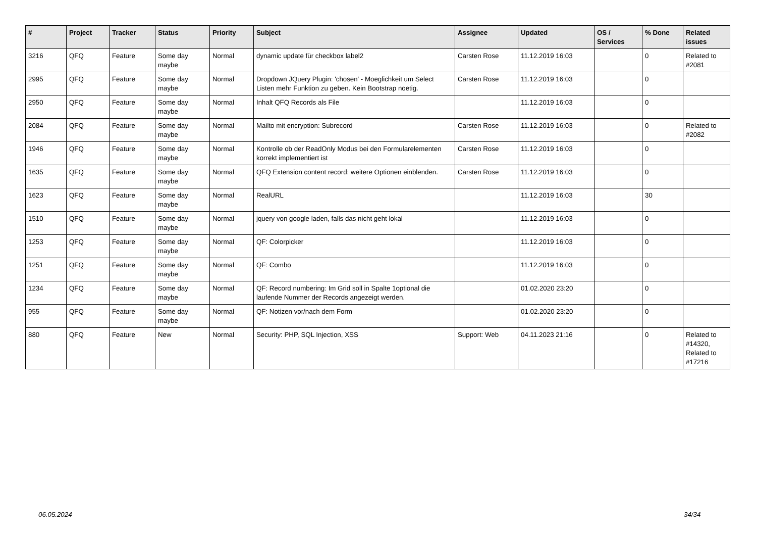| # | Project | Tracker | Status | Priority | Subject | Assignee | Updated | OS / Services | % Done | Related issues |
| --- | --- | --- | --- | --- | --- | --- | --- | --- | --- | --- |
| 3216 | QFQ | Feature | Some day maybe | Normal | dynamic update für checkbox label2 | Carsten Rose | 11.12.2019 16:03 | | 0 | Related to #2081 |
| 2995 | QFQ | Feature | Some day maybe | Normal | Dropdown JQuery Plugin: 'chosen' - Moeglichkeit um Select Listen mehr Funktion zu geben. Kein Bootstrap noetig. | Carsten Rose | 11.12.2019 16:03 | | 0 | |
| 2950 | QFQ | Feature | Some day maybe | Normal | Inhalt QFQ Records als File | | 11.12.2019 16:03 | | 0 | |
| 2084 | QFQ | Feature | Some day maybe | Normal | Mailto mit encryption: Subrecord | Carsten Rose | 11.12.2019 16:03 | | 0 | Related to #2082 |
| 1946 | QFQ | Feature | Some day maybe | Normal | Kontrolle ob der ReadOnly Modus bei den Formularelementen korrekt implementiert ist | Carsten Rose | 11.12.2019 16:03 | | 0 | |
| 1635 | QFQ | Feature | Some day maybe | Normal | QFQ Extension content record: weitere Optionen einblenden. | Carsten Rose | 11.12.2019 16:03 | | 0 | |
| 1623 | QFQ | Feature | Some day maybe | Normal | RealURL | | 11.12.2019 16:03 | | 30 | |
| 1510 | QFQ | Feature | Some day maybe | Normal | jquery von google laden, falls das nicht geht lokal | | 11.12.2019 16:03 | | 0 | |
| 1253 | QFQ | Feature | Some day maybe | Normal | QF: Colorpicker | | 11.12.2019 16:03 | | 0 | |
| 1251 | QFQ | Feature | Some day maybe | Normal | QF: Combo | | 11.12.2019 16:03 | | 0 | |
| 1234 | QFQ | Feature | Some day maybe | Normal | QF: Record numbering: Im Grid soll in Spalte 1optional die laufende Nummer der Records angezeigt werden. | | 01.02.2020 23:20 | | 0 | |
| 955 | QFQ | Feature | Some day maybe | Normal | QF: Notizen vor/nach dem Form | | 01.02.2020 23:20 | | 0 | |
| 880 | QFQ | Feature | New | Normal | Security: PHP, SQL Injection, XSS | Support: Web | 04.11.2023 21:16 | | 0 | Related to #14320, Related to #17216 |
06.05.2024 34/34